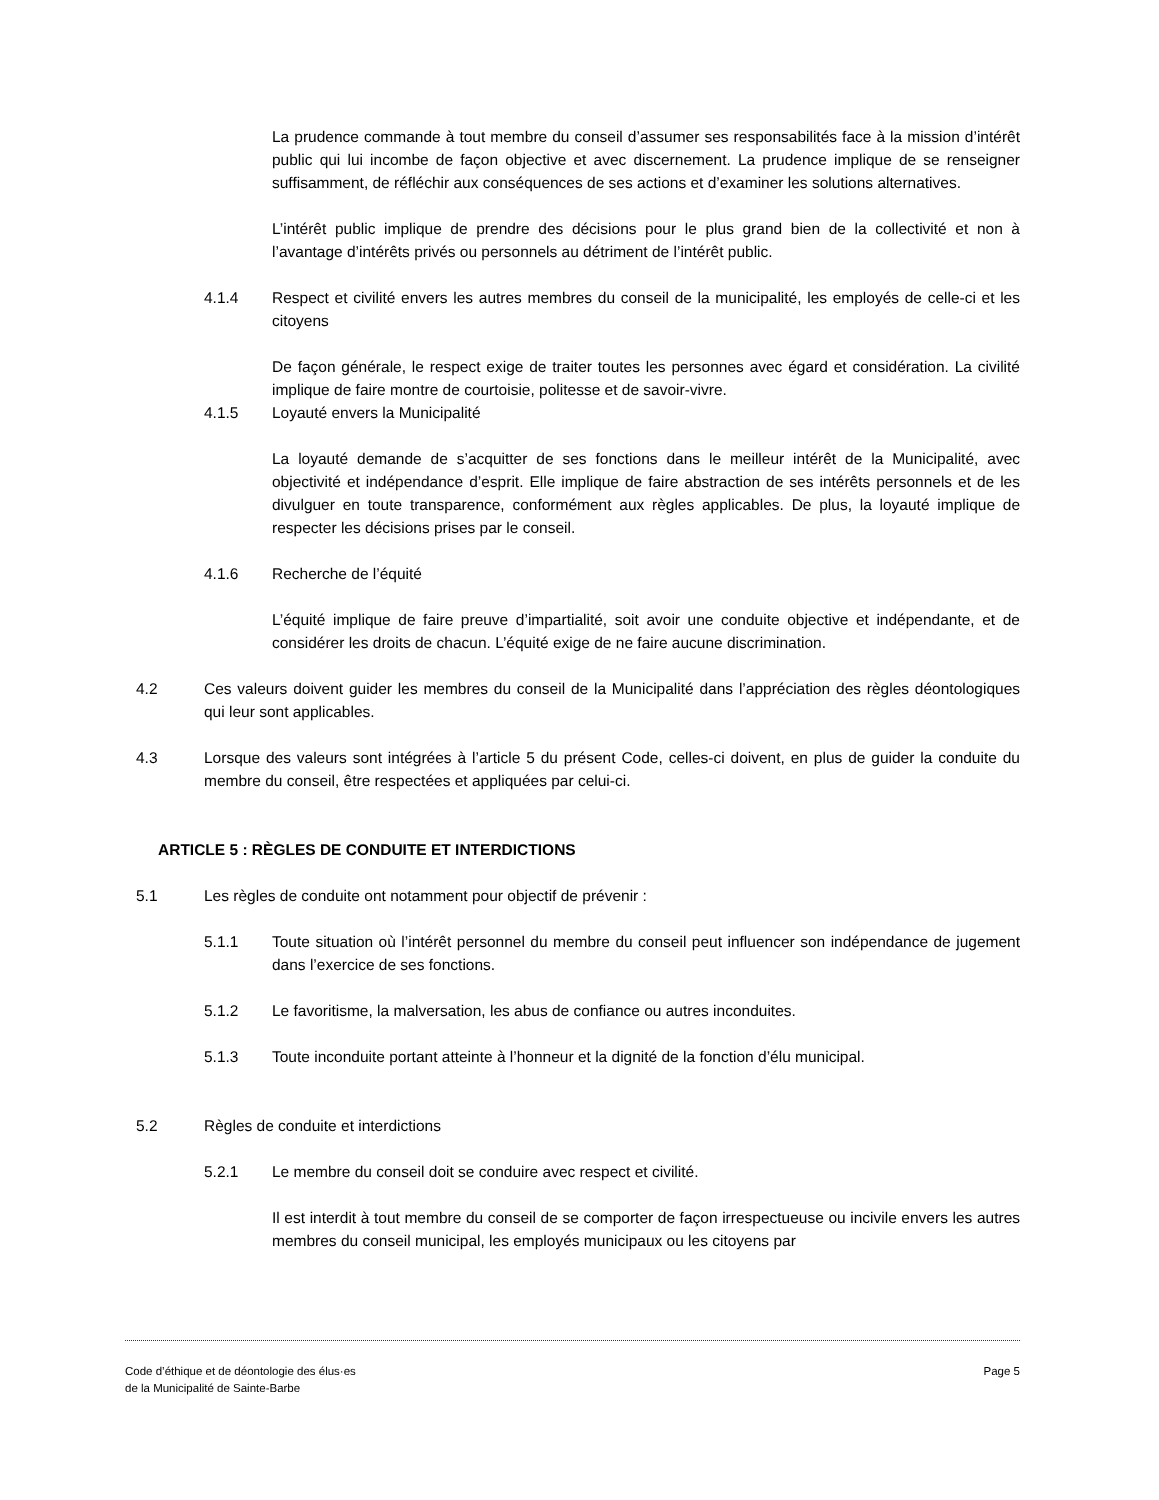La prudence commande à tout membre du conseil d’assumer ses responsabilités face à la mission d’intérêt public qui lui incombe de façon objective et avec discernement. La prudence implique de se renseigner suffisamment, de réfléchir aux conséquences de ses actions et d’examiner les solutions alternatives.
L’intérêt public implique de prendre des décisions pour le plus grand bien de la collectivité et non à l’avantage d’intérêts privés ou personnels au détriment de l’intérêt public.
4.1.4 Respect et civilité envers les autres membres du conseil de la municipalité, les employés de celle-ci et les citoyens
De façon générale, le respect exige de traiter toutes les personnes avec égard et considération. La civilité implique de faire montre de courtoisie, politesse et de savoir-vivre.
4.1.5 Loyauté envers la Municipalité
La loyauté demande de s’acquitter de ses fonctions dans le meilleur intérêt de la Municipalité, avec objectivité et indépendance d’esprit. Elle implique de faire abstraction de ses intérêts personnels et de les divulguer en toute transparence, conformément aux règles applicables. De plus, la loyauté implique de respecter les décisions prises par le conseil.
4.1.6 Recherche de l’équité
L’équité implique de faire preuve d’impartialité, soit avoir une conduite objective et indépendante, et de considérer les droits de chacun. L’équité exige de ne faire aucune discrimination.
4.2 Ces valeurs doivent guider les membres du conseil de la Municipalité dans l’appréciation des règles déontologiques qui leur sont applicables.
4.3 Lorsque des valeurs sont intégrées à l’article 5 du présent Code, celles-ci doivent, en plus de guider la conduite du membre du conseil, être respectées et appliquées par celui-ci.
ARTICLE 5 : RÈGLES DE CONDUITE ET INTERDICTIONS
5.1 Les règles de conduite ont notamment pour objectif de prévenir :
5.1.1 Toute situation où l’intérêt personnel du membre du conseil peut influencer son indépendance de jugement dans l’exercice de ses fonctions.
5.1.2 Le favoritisme, la malversation, les abus de confiance ou autres inconduites.
5.1.3 Toute inconduite portant atteinte à l’honneur et la dignité de la fonction d’élu municipal.
5.2 Règles de conduite et interdictions
5.2.1 Le membre du conseil doit se conduire avec respect et civilité.
Il est interdit à tout membre du conseil de se comporter de façon irrespectueuse ou incivile envers les autres membres du conseil municipal, les employés municipaux ou les citoyens par
Code d’éthique et de déontologie des élus·es
de la Municipalité de Sainte-Barbe
Page 5